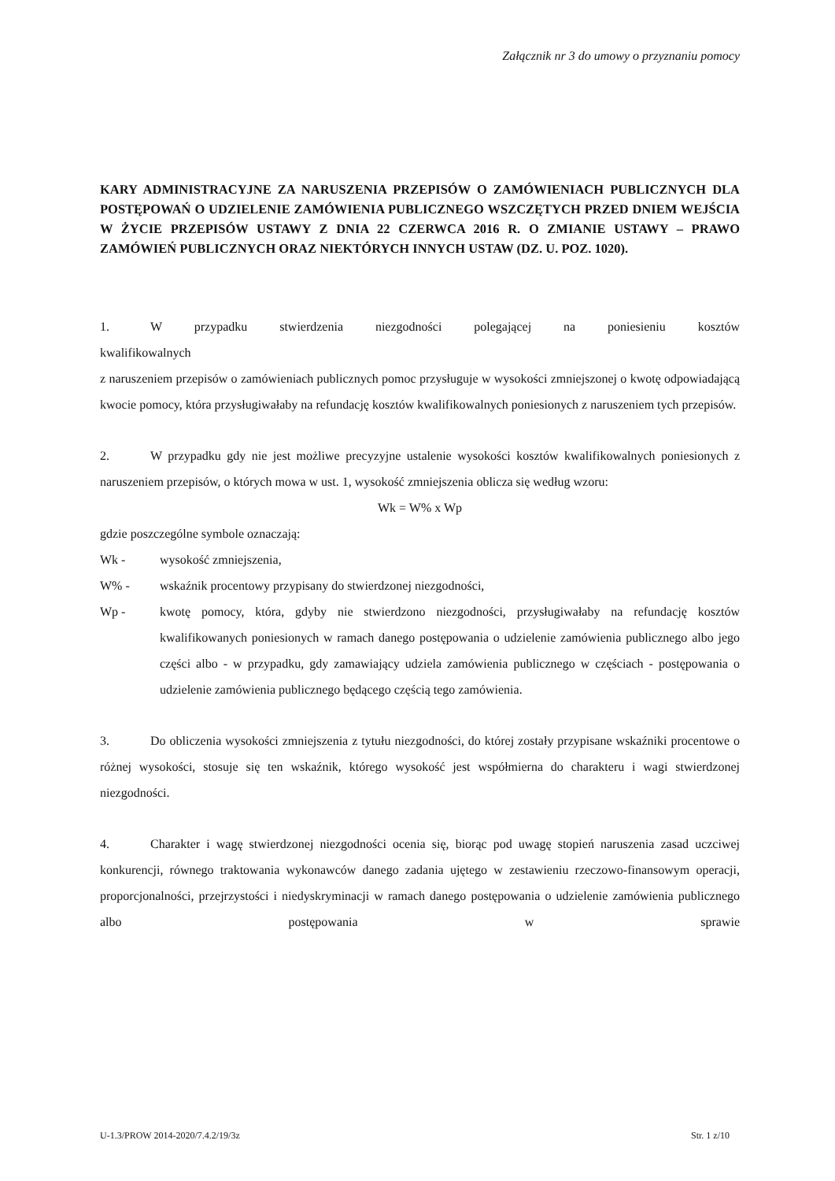Załącznik nr 3 do umowy o przyznaniu pomocy
KARY ADMINISTRACYJNE ZA NARUSZENIA PRZEPISÓW O ZAMÓWIENIACH PUBLICZNYCH DLA POSTĘPOWAŃ O UDZIELENIE ZAMÓWIENIA PUBLICZNEGO WSZCZĘTYCH PRZED DNIEM WEJŚCIA W ŻYCIE PRZEPISÓW USTAWY Z DNIA 22 CZERWCA 2016 R. O ZMIANIE USTAWY – PRAWO ZAMÓWIEŃ PUBLICZNYCH ORAZ NIEKTÓRYCH INNYCH USTAW (DZ. U. POZ. 1020).
1. W przypadku stwierdzenia niezgodności polegającej na poniesieniu kosztów
kwalifikowalnych
z naruszeniem przepisów o zamówieniach publicznych pomoc przysługuje w wysokości zmniejszonej o kwotę odpowiadającą kwocie pomocy, która przysługiwałaby na refundację kosztów kwalifikowalnych poniesionych z naruszeniem tych przepisów.
2. W przypadku gdy nie jest możliwe precyzyjne ustalenie wysokości kosztów kwalifikowalnych poniesionych z naruszeniem przepisów, o których mowa w ust. 1, wysokość zmniejszenia oblicza się według wzoru:
Wk = W% x Wp
gdzie poszczególne symbole oznaczają:
Wk - wysokość zmniejszenia,
W% - wskaźnik procentowy przypisany do stwierdzonej niezgodności,
Wp - kwotę pomocy, która, gdyby nie stwierdzono niezgodności, przysługiwałaby na refundację kosztów kwalifikowanych poniesionych w ramach danego postępowania o udzielenie zamówienia publicznego albo jego części albo - w przypadku, gdy zamawiający udziela zamówienia publicznego w częściach - postępowania o udzielenie zamówienia publicznego będącego częścią tego zamówienia.
3. Do obliczenia wysokości zmniejszenia z tytułu niezgodności, do której zostały przypisane wskaźniki procentowe o różnej wysokości, stosuje się ten wskaźnik, którego wysokość jest współmierna do charakteru i wagi stwierdzonej niezgodności.
4. Charakter i wagę stwierdzonej niezgodności ocenia się, biorąc pod uwagę stopień naruszenia zasad uczciwej konkurencji, równego traktowania wykonawców danego zadania ujętego w zestawieniu rzeczowo-finansowym operacji, proporcjonalności, przejrzystości i niedyskryminacji w ramach danego postępowania o udzielenie zamówienia publicznego albo postępowania w sprawie
U-1.3/PROW 2014-2020/7.4.2/19/3z Str. 1 z/10